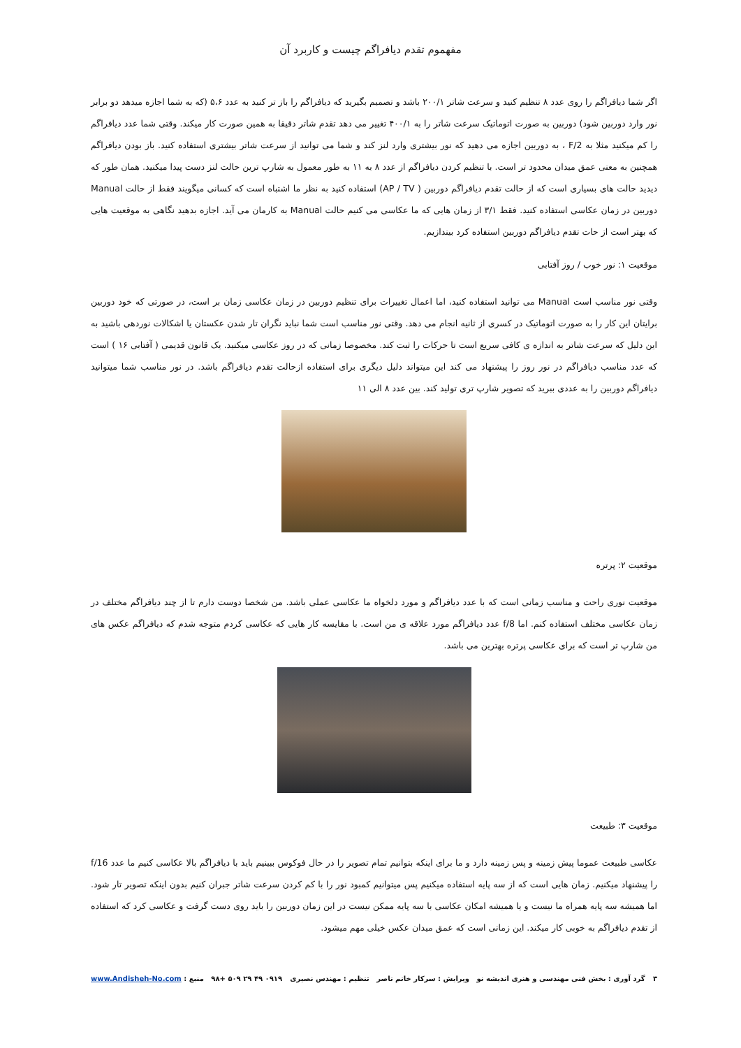مفهموم تقدم دیافراگم چیست و کاربرد آن
اگر شما دیافراگم را روی عدد ۸ تنظیم کنید و سرعت شاتر ۲۰۰/۱ باشد و تصمیم بگیرید که دیافراگم را باز تر کنید به عدد ۵،۶ (که به شما اجازه میدهد دو برابر نور وارد دوربین شود) دوربین به صورت اتوماتیک سرعت شاتر را به ۴۰۰/۱ تغییر می دهد تقدم شاتر دقیقا به همین صورت کار میکند. وقتی شما عدد دیافراگم را کم میکنید مثلا به F/2 ، به دوربین اجازه می دهید که نور بیشتری وارد لنز کند و شما می توانید از سرعت شاتر بیشتری استفاده کنید. باز بودن دیافراگم همچنین به معنی عمق میدان محدود تر است. با تنظیم کردن دیافراگم از عدد ۸ به ۱۱ به طور معمول به شارپ ترین حالت لنز دست پیدا میکنید. همان طور که دیدید حالت های بسیاری است که از حالت تقدم دیافراگم دوربین ( AP / TV) استفاده کنید به نظر ما اشتباه است که کسانی میگویند فقط از حالت Manual دوربین در زمان عکاسی استفاده کنید. فقط ۳/۱ از زمان هایی که ما عکاسی می کنیم حالت Manual به کارمان می آید. اجازه بدهید نگاهی به موقعیت هایی که بهتر است از حات تقدم دیافراگم دوربین استفاده کرد بیندازیم.
موقعیت ۱: نور خوب / روز آفتابی
وقتی نور مناسب است Manual می توانید استفاده کنید، اما اعمال تغییرات برای تنظیم دوربین در زمان عکاسی زمان بر است، در صورتی که خود دوربین برایتان این کار را به صورت اتوماتیک در کسری از ثانیه انجام می دهد. وقتی نور مناسب است شما نباید نگران تار شدن عکستان یا اشکالات نوردهی باشید به این دلیل که سرعت شاتر به اندازه ی کافی سریع است تا حرکات را ثبت کند. مخصوصا زمانی که در روز عکاسی میکنید. یک قانون قدیمی ( آفتابی ۱۶ ) است که عدد مناسب دیافراگم در نور روز را پیشنهاد می کند این میتواند دلیل دیگری برای استفاده ازحالت تقدم دیافراگم باشد. در نور مناسب شما میتوانید دیافراگم دوربین را به عددی ببرید که تصویر شارپ تری تولید کند. بین عدد ۸ الی ۱۱
موقعیت ۲: پرتره
موقعیت نوری راحت و مناسب زمانی است که با عدد دیافراگم و مورد دلخواه ما عکاسی عملی باشد. من شخصا دوست دارم تا از چند دیافراگم مختلف در زمان عکاسی مختلف استفاده کنم. اما f/8 عدد دیافراگم مورد علاقه ی من است. با مقایسه کار هایی که عکاسی کردم متوجه شدم که دیافراگم عکس های من شارپ تر است که برای عکاسی پرتره بهترین می باشد.
موقعیت ۳: طبیعت
عکاسی طبیعت عموما پیش زمینه و پس زمینه دارد و ما برای اینکه بتوانیم تمام تصویر را در حال فوکوس ببینیم باید با دیافراگم بالا عکاسی کنیم ما عدد f/16 را پیشنهاد میکنیم. زمان هایی است که از سه پایه استفاده میکنیم پس میتوانیم کمبود نور را با کم کردن سرعت شاتر جبران کنیم بدون اینکه تصویر تار شود. اما همیشه سه پایه همراه ما نیست و یا همیشه امکان عکاسی با سه پایه ممکن نیست در این زمان دوربین را باید روی دست گرفت و عکاسی کرد که استفاده از تقدم دیافراگم به خوبی کار میکند. این زمانی است که عمق میدان عکس خیلی مهم میشود.
۳ گرد آوری : بخش فنی مهندسی و هنری اندیشه نو ویرایش : سرکار خانم ناصر تنظیم : مهندس نصیری ۰۹۱۹ ۴۹ ۲۹ ۵۰۹ +۹۸ منبع : www.Andisheh-No.com